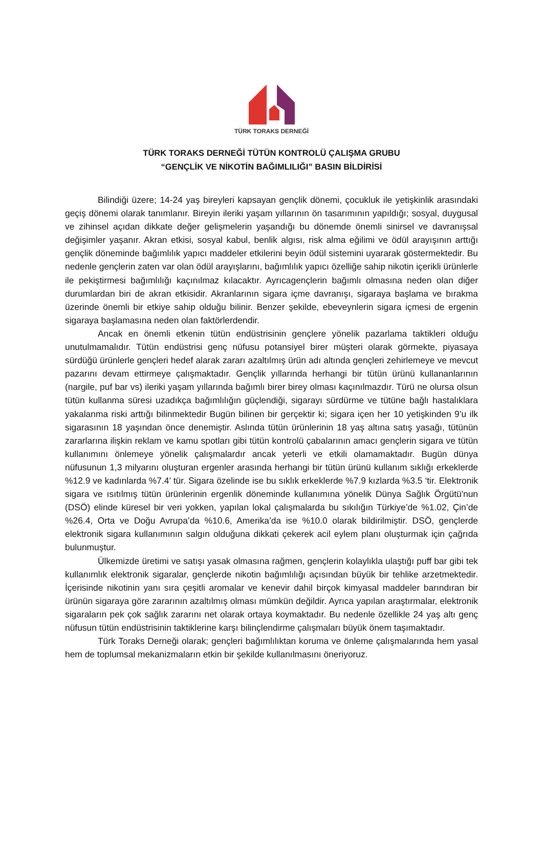TÜRK TORAKS DERNEĞİ
TÜRK TORAKS DERNEĞİ TÜTÜN KONTROLÜ ÇALIŞMA GRUBU
“GENÇLİK VE NİKOTİN BAĞIMLILIĞI” BASIN BİLDİRİSİ
Bilindiği üzere; 14-24 yaş bireyleri kapsayan gençlik dönemi, çocukluk ile yetişkinlik arasındaki geçiş dönemi olarak tanımlanır. Bireyin ileriki yaşam yıllarının ön tasarımının yapıldığı; sosyal, duygusal ve zihinsel açıdan dikkate değer gelişmelerin yaşandığı bu dönemde önemli sinirsel ve davranışsal değişimler yaşanır. Akran etkisi, sosyal kabul, benlik algısı, risk alma eğilimi ve ödül arayışının arttığı gençlik döneminde bağımlılık yapıcı maddeler etkilerini beyin ödül sistemini uyararak göstermektedir. Bu nedenle gençlerin zaten var olan ödül arayışlarını, bağımlılık yapıcı özelliğe sahip nikotin içerikli ürünlerle ile pekiştirmesi bağımlılığı kaçınılmaz kılacaktır. Ayrıcagençlerin bağımlı olmasına neden olan diğer durumlardan biri de akran etkisidir. Akranlarının sigara içme davranışı, sigaraya başlama ve bırakma üzerinde önemli bir etkiye sahip olduğu bilinir. Benzer şekilde, ebeveynlerin sigara içmesi de ergenin sigaraya başlamasına neden olan faktörlerdendir.
Ancak en önemli etkenin tütün endüstrisinin gençlere yönelik pazarlama taktikleri olduğu unutulmamalıdır. Tütün endüstrisi genç nüfusu potansiyel birer müşteri olarak görmekte, piyasaya sürdüğü ürünlerle gençleri hedef alarak zararı azaltılmış ürün adı altında gençleri zehirlemeye ve mevcut pazarını devam ettirmeye çalışmaktadır. Gençlik yıllarında herhangi bir tütün ürünü kullananlarının (nargile, puf bar vs) ileriki yaşam yıllarında bağımlı birer birey olması kaçınılmazdır. Türü ne olursa olsun tütün kullanma süresi uzadıkça bağımlılığın güçlendiği, sigarayı sürdürme ve tütüne bağlı hastalıklara yakalanma riski arttığı bilinmektedir Bugün bilinen bir gerçektir ki; sigara içen her 10 yetişkinden 9’u ilk sigarasının 18 yaşından önce denemiştir. Aslında tütün ürünlerinin 18 yaş altına satış yasağı, tütünün zararlarına ilişkin reklam ve kamu spotları gibi tütün kontrolü çabalarının amacı gençlerin sigara ve tütün kullanımını önlemeye yönelik çalışmalardır ancak yeterli ve etkili olamamaktadır. Bugün dünya nüfusunun 1,3 milyarını oluşturan ergenler arasında herhangi bir tütün ürünü kullanım sıklığı erkeklerde %12.9 ve kadınlarda %7.4’ tür. Sigara özelinde ise bu sıklık erkeklerde %7.9 kızlarda %3.5 ‘tir. Elektronik sigara ve ısıtılmış tütün ürünlerinin ergenlik döneminde kullanımına yönelik Dünya Sağlık Örgütü'nun (DSÖ) elinde küresel bir veri yokken, yapılan lokal çalışmalarda bu sıkılığın Türkiye’de %1.02, Çin’de %26.4, Orta ve Doğu Avrupa’da %10.6, Amerika’da ise %10.0 olarak bildirilmiştir. DSÖ, gençlerde elektronik sigara kullanımının salgın olduğuna dikkati çekerek acil eylem planı oluşturmak için çağrıda bulunmuştur.
Ülkemizde üretimi ve satışı yasak olmasına rağmen, gençlerin kolaylıkla ulaştığı puff bar gibi tek kullanımlık elektronik sigaralar, gençlerde nikotin bağımlılığı açısından büyük bir tehlike arzetmektedir. İçerisinde nikotinin yanı sıra çeşitli aromalar ve kenevir dahil birçok kimyasal maddeler barındıran bir ürünün sigaraya göre zararının azaltılmış olması mümkün değildir. Ayrıca yapılan araştırmalar, elektronik sigaraların pek çok sağlık zararını net olarak ortaya koymaktadır. Bu nedenle özellikle 24 yaş altı genç nüfusun tütün endüstrisinin taktiklerine karşı bilinçlendirme çalışmaları büyük önem taşımaktadır.
Türk Toraks Derneği olarak; gençleri bağımlılıktan koruma ve önleme çalışmalarında hem yasal hem de toplumsal mekanizmaların etkin bir şekilde kullanılmasını öneriyoruz.